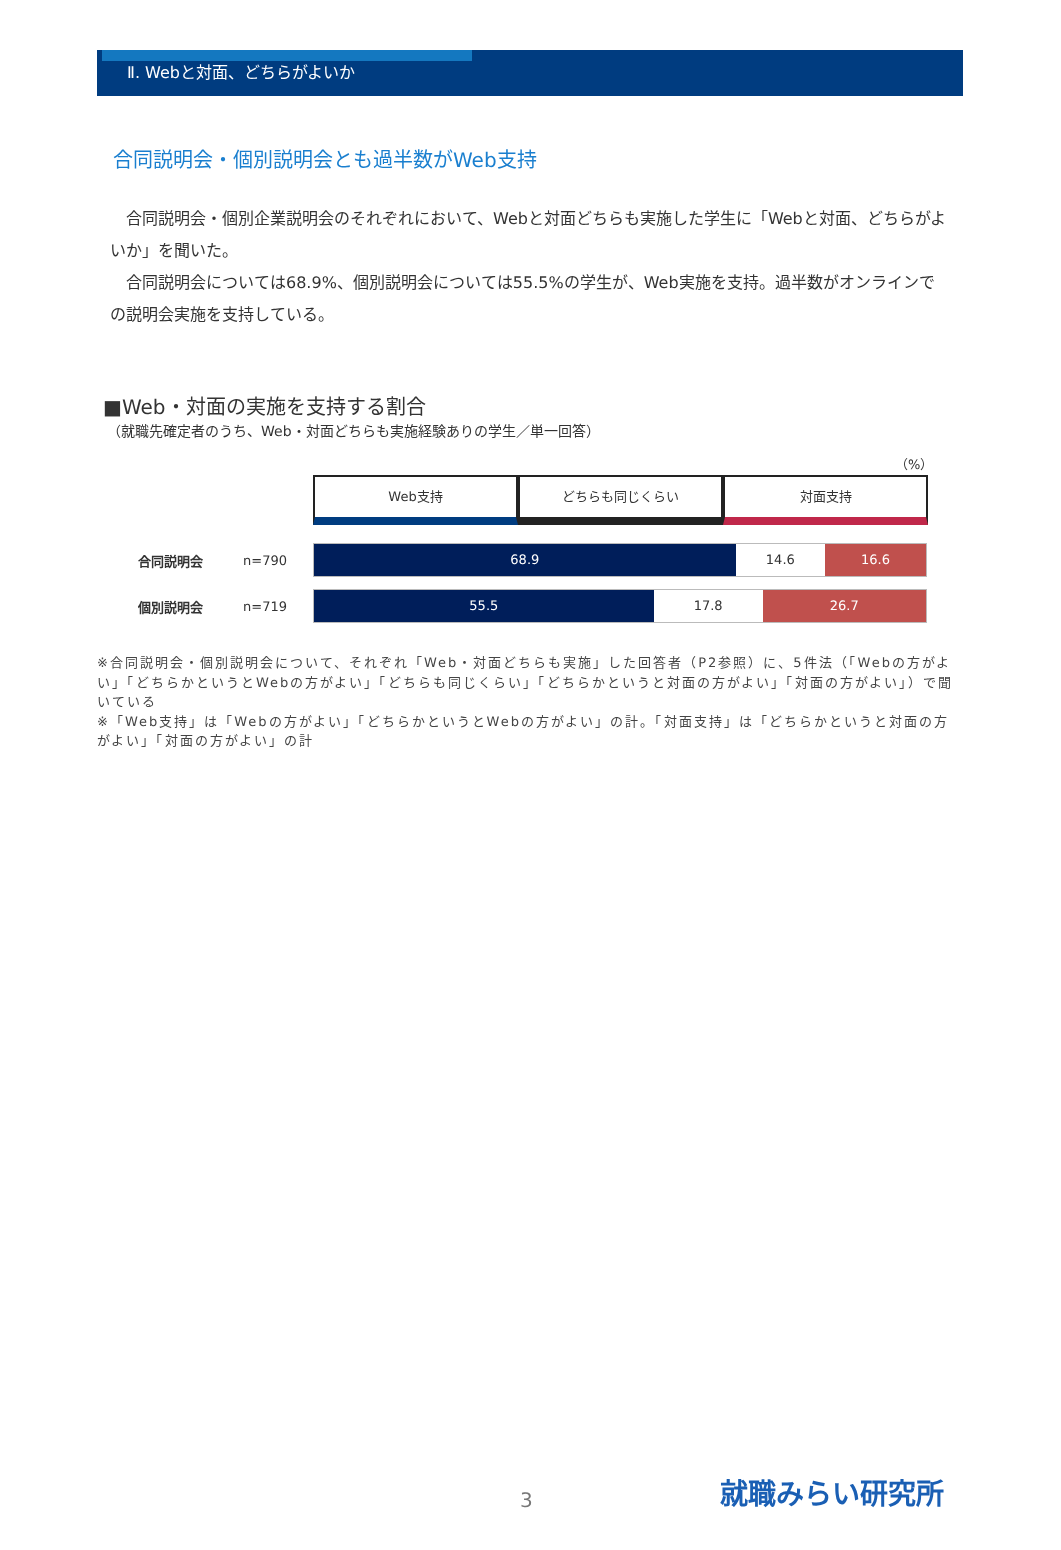Ⅱ. Webと対面、どちらがよいか
合同説明会・個別説明会とも過半数がWeb支持
　合同説明会・個別企業説明会のそれぞれにおいて、Webと対面どちらも実施した学生に「Webと対面、どちらがよいか」を聞いた。
　合同説明会については68.9%、個別説明会については55.5%の学生が、Web実施を支持。過半数がオンラインでの説明会実施を支持している。
■Web・対面の実施を支持する割合
（就職先確定者のうち、Web・対面どちらも実施経験ありの学生／単一回答）
（%）
Web支持 どちらも同じくらい 対面支持
合同説明会 n=790
68.9 14.6 16.6
個別説明会 n=719
55.5 17.8 26.7
※合同説明会・個別説明会について、それぞれ「Web・対面どちらも実施」した回答者（P2参照）に、5件法（「Webの方がよい」「どちらかというとWebの方がよい」「どちらも同じくらい」「どちらかというと対面の方がよい」「対面の方がよい」）で聞いている
※「Web支持」は「Webの方がよい」「どちらかというとWebの方がよい」の計。「対面支持」は「どちらかというと対面の方がよい」「対面の方がよい」の計
3 就職みらい研究所